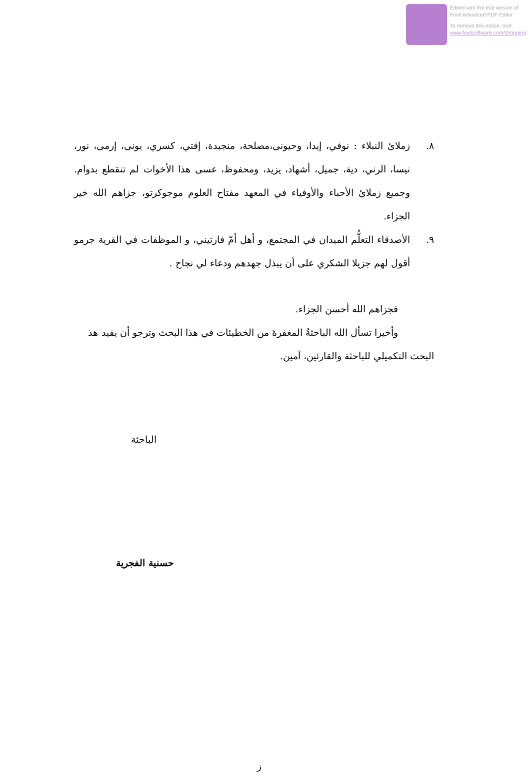Edited with the trial version of
Foxit Advanced PDF Editor
To remove this notice, visit:
www.foxitsoftware.com/shopping
٨. زملائ النبلاء : نوفي، إيدا، وحيونى،مصلحة، منجيدة، إفتي، كسري، يونى، إرمى، نور، نيسا، الرني، دية، جميل، أشهاد، يزيد، ومحفوظ، عسى هذا الأخوات لم تنقطع بدوام. وجميع زملائ الأحباء والأوفياء في المعهد مفتاح العلوم موجوكرتو، جزاهم الله خير الجزاء.
٩. الأصدقاء التعلُّم الميدان في المجتمع، و أهل أمّ فارتيني، و الموظفات في القرية جرمو أقول لهم جزيلا الشكري على أن يبذل جهدهم ودعاء لي نجاح .
فجزاهم الله أحسن الجزاء.
وأخيرا تسأل الله الباحثةُ المغفرةَ من الخطيئات في هذا البحث وترجو أن يفيد هذ البحث التكميلي للباحثة والقارئين، آمين.
الباحثة
حسنية الفجرية
ز